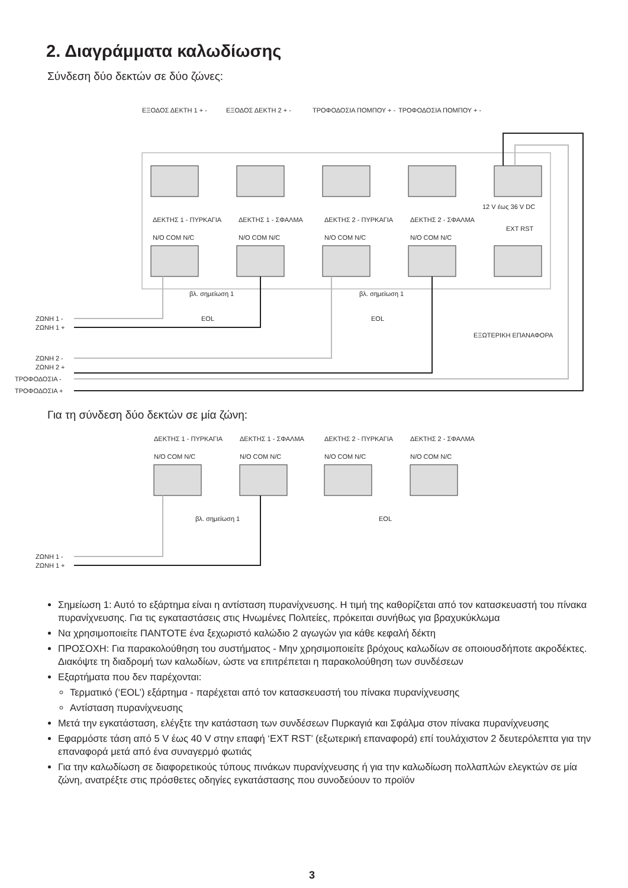2. Διαγράμματα καλωδίωσης
Σύνδεση δύο δεκτών σε δύο ζώνες:
ΕΞΟΔΟΣ ΔΕΚΤΗ 1 + -
ΕΞΟΔΟΣ ΔΕΚΤΗ 2 + -
ΤΡΟΦΟΔΟΣΙΑ ΠΟΜΠΟΥ + -
ΤΡΟΦΟΔΟΣΙΑ ΠΟΜΠΟΥ + -
12 V έως 36 V DC
ΔΕΚΤΗΣ 1 - ΠΥΡΚΑΓΙΑ
N/O COM N/C
ΔΕΚΤΗΣ 1 - ΣΦΑΛΜΑ
N/O COM N/C
ΔΕΚΤΗΣ 2 - ΠΥΡΚΑΓΙΑ
N/O COM N/C
ΔΕΚΤΗΣ 2 - ΣΦΑΛΜΑ
N/O COM N/C
EXT RST
βλ. σημείωση 1
βλ. σημείωση 1
EOL
EOL
ΕΞΩΤΕΡΙΚΗ ΕΠΑΝΑΦΟΡΑ
ΖΩΝΗ 1 -
ΖΩΝΗ 1 +
ΖΩΝΗ 2 -
ΖΩΝΗ 2 +
ΤΡΟΦΟΔΟΣΙΑ -
ΤΡΟΦΟΔΟΣΙΑ +
Για τη σύνδεση δύο δεκτών σε μία ζώνη:
ΔΕΚΤΗΣ 1 - ΠΥΡΚΑΓΙΑ
N/O COM N/C
ΔΕΚΤΗΣ 1 - ΣΦΑΛΜΑ
N/O COM N/C
ΔΕΚΤΗΣ 2 - ΠΥΡΚΑΓΙΑ
N/O COM N/C
ΔΕΚΤΗΣ 2 - ΣΦΑΛΜΑ
N/O COM N/C
βλ. σημείωση 1
EOL
ΖΩΝΗ 1 -
ΖΩΝΗ 1 +
Σημείωση 1: Αυτό το εξάρτημα είναι η αντίσταση πυρανίχνευσης. Η τιμή της καθορίζεται από τον κατασκευαστή του πίνακα πυρανίχνευσης. Για τις εγκαταστάσεις στις Ηνωμένες Πολιτείες, πρόκειται συνήθως για βραχυκύκλωμα
Να χρησιμοποιείτε ΠΑΝΤΟΤΕ ένα ξεχωριστό καλώδιο 2 αγωγών για κάθε κεφαλή δέκτη
ΠΡΟΣΟΧΗ: Για παρακολούθηση του συστήματος - Μην χρησιμοποιείτε βρόχους καλωδίων σε οποιουσδήποτε ακροδέκτες. Διακόψτε τη διαδρομή των καλωδίων, ώστε να επιτρέπεται η παρακολούθηση των συνδέσεων
Εξαρτήματα που δεν παρέχονται:
Τερματικό (‘EOL’) εξάρτημα - παρέχεται από τον κατασκευαστή του πίνακα πυρανίχνευσης
Αντίσταση πυρανίχνευσης
Μετά την εγκατάσταση, ελέγξτε την κατάσταση των συνδέσεων Πυρκαγιά και Σφάλμα στον πίνακα πυρανίχνευσης
Εφαρμόστε τάση από 5 V έως 40 V στην επαφή ‘EXT RST’ (εξωτερική επαναφορά) επί τουλάχιστον 2 δευτερόλεπτα για την επαναφορά μετά από ένα συναγερμό φωτιάς
Για την καλωδίωση σε διαφορετικούς τύπους πινάκων πυρανίχνευσης ή για την καλωδίωση πολλαπλών ελεγκτών σε μία ζώνη, ανατρέξτε στις πρόσθετες οδηγίες εγκατάστασης που συνοδεύουν το προϊόν
3